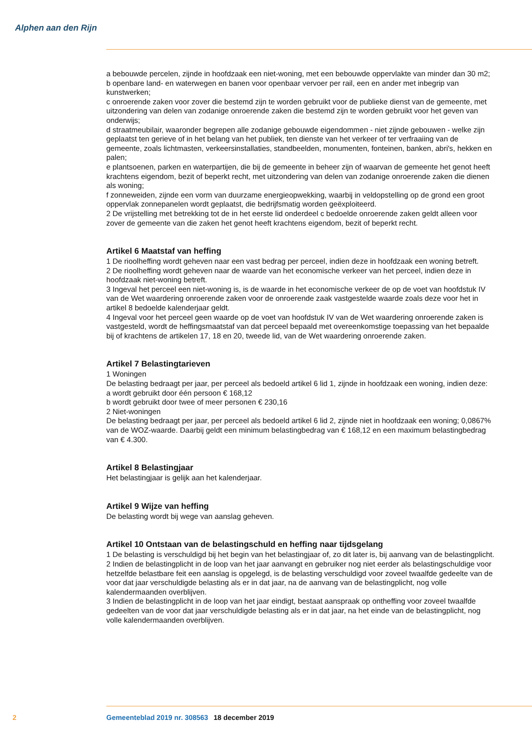Alphen aan den Rijn
a bebouwde percelen, zijnde in hoofdzaak een niet-woning, met een bebouwde oppervlakte van minder dan 30 m2;
b openbare land- en waterwegen en banen voor openbaar vervoer per rail, een en ander met inbegrip van kunstwerken;
c onroerende zaken voor zover die bestemd zijn te worden gebruikt voor de publieke dienst van de gemeente, met uitzondering van delen van zodanige onroerende zaken die bestemd zijn te worden gebruikt voor het geven van onderwijs;
d straatmeubilair, waaronder begrepen alle zodanige gebouwde eigendommen - niet zijnde gebouwen - welke zijn geplaatst ten gerieve of in het belang van het publiek, ten dienste van het verkeer of ter verfraaiing van de gemeente, zoals lichtmasten, verkeersinstallaties, standbeelden, monumenten, fonteinen, banken, abri's, hekken en palen;
e plantsoenen, parken en waterpartijen, die bij de gemeente in beheer zijn of waarvan de gemeente het genot heeft krachtens eigendom, bezit of beperkt recht, met uitzondering van delen van zodanige onroerende zaken die dienen als woning;
f zonneweiden, zijnde een vorm van duurzame energieopwekking, waarbij in veldopstelling op de grond een groot oppervlak zonnepanelen wordt geplaatst, die bedrijfsmatig worden geëxploiteerd.
2 De vrijstelling met betrekking tot de in het eerste lid onderdeel c bedoelde onroerende zaken geldt alleen voor zover de gemeente van die zaken het genot heeft krachtens eigendom, bezit of beperkt recht.
Artikel 6 Maatstaf van heffing
1 De rioolheffing wordt geheven naar een vast bedrag per perceel, indien deze in hoofdzaak een woning betreft.
2 De rioolheffing wordt geheven naar de waarde van het economische verkeer van het perceel, indien deze in hoofdzaak niet-woning betreft.
3 Ingeval het perceel een niet-woning is, is de waarde in het economische verkeer de op de voet van hoofdstuk IV van de Wet waardering onroerende zaken voor de onroerende zaak vastgestelde waarde zoals deze voor het in artikel 8 bedoelde kalenderjaar geldt.
4 Ingeval voor het perceel geen waarde op de voet van hoofdstuk IV van de Wet waardering onroerende zaken is vastgesteld, wordt de heffingsmaatstaf van dat perceel bepaald met overeenkomstige toepassing van het bepaalde bij of krachtens de artikelen 17, 18 en 20, tweede lid, van de Wet waardering onroerende zaken.
Artikel 7 Belastingtarieven
1 Woningen
De belasting bedraagt per jaar, per perceel als bedoeld artikel 6 lid 1, zijnde in hoofdzaak een woning, indien deze:
a wordt gebruikt door één persoon € 168,12
b wordt gebruikt door twee of meer personen € 230,16
2 Niet-woningen
De belasting bedraagt per jaar, per perceel als bedoeld artikel 6 lid 2, zijnde niet in hoofdzaak een woning; 0,0867% van de WOZ-waarde. Daarbij geldt een minimum belastingbedrag van € 168,12 en een maximum belastingbedrag van € 4.300.
Artikel 8 Belastingjaar
Het belastingjaar is gelijk aan het kalenderjaar.
Artikel 9 Wijze van heffing
De belasting wordt bij wege van aanslag geheven.
Artikel 10 Ontstaan van de belastingschuld en heffing naar tijdsgelang
1 De belasting is verschuldigd bij het begin van het belastingjaar of, zo dit later is, bij aanvang van de belastingplicht.
2 Indien de belastingplicht in de loop van het jaar aanvangt en gebruiker nog niet eerder als belastingschuldige voor hetzelfde belastbare feit een aanslag is opgelegd, is de belasting verschuldigd voor zoveel twaalfde gedeelte van de voor dat jaar verschuldigde belasting als er in dat jaar, na de aanvang van de belastingplicht, nog volle kalendermaanden overblijven.
3 Indien de belastingplicht in de loop van het jaar eindigt, bestaat aanspraak op ontheffing voor zoveel twaalfde gedeelten van de voor dat jaar verschuldigde belasting als er in dat jaar, na het einde van de belastingplicht, nog volle kalendermaanden overblijven.
2 Gemeenteblad 2019 nr. 308563 18 december 2019